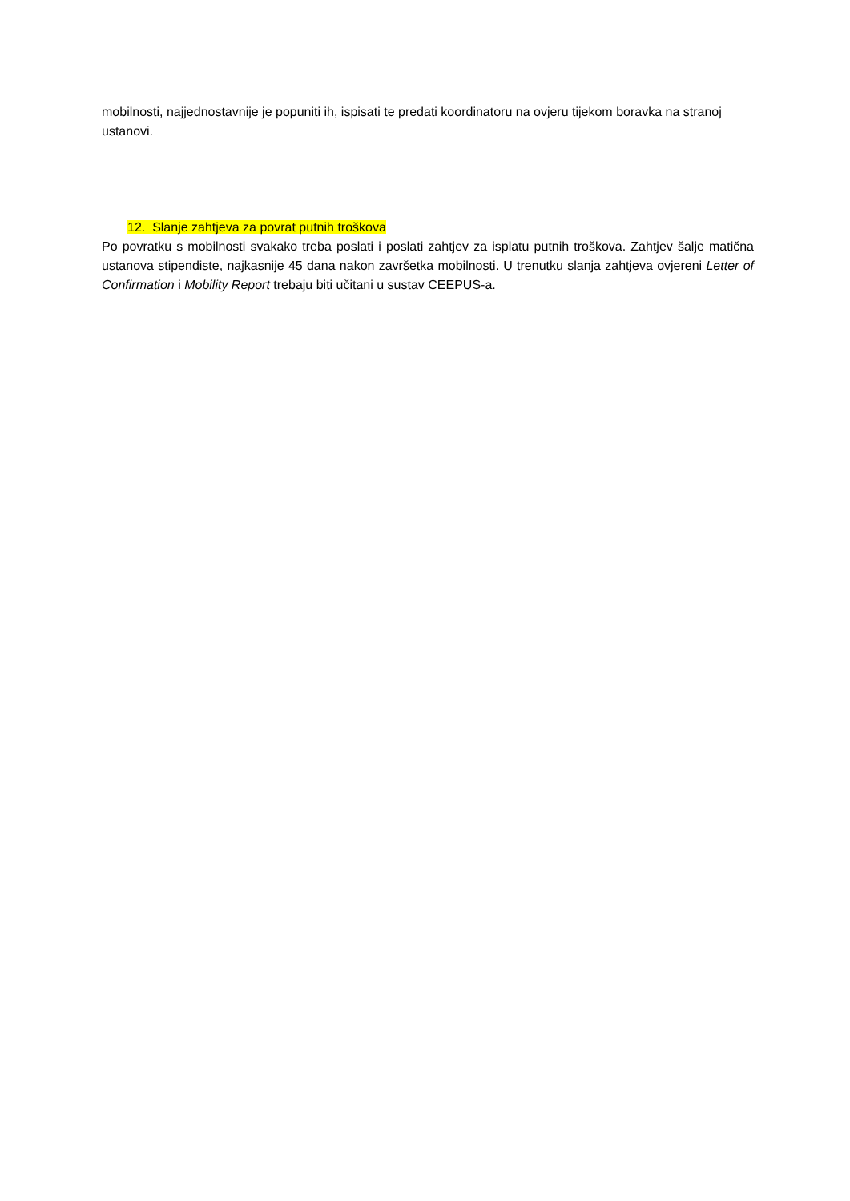mobilnosti, najjednostavnije je popuniti ih, ispisati te predati koordinatoru na ovjeru tijekom boravka na stranoj ustanovi.
12. Slanje zahtjeva za povrat putnih troškova
Po povratku s mobilnosti svakako treba poslati i poslati zahtjev za isplatu putnih troškova. Zahtjev šalje matična ustanova stipendiste, najkasnije 45 dana nakon završetka mobilnosti. U trenutku slanja zahtjeva ovjereni Letter of Confirmation i Mobility Report trebaju biti učitani u sustav CEEPUS-a.